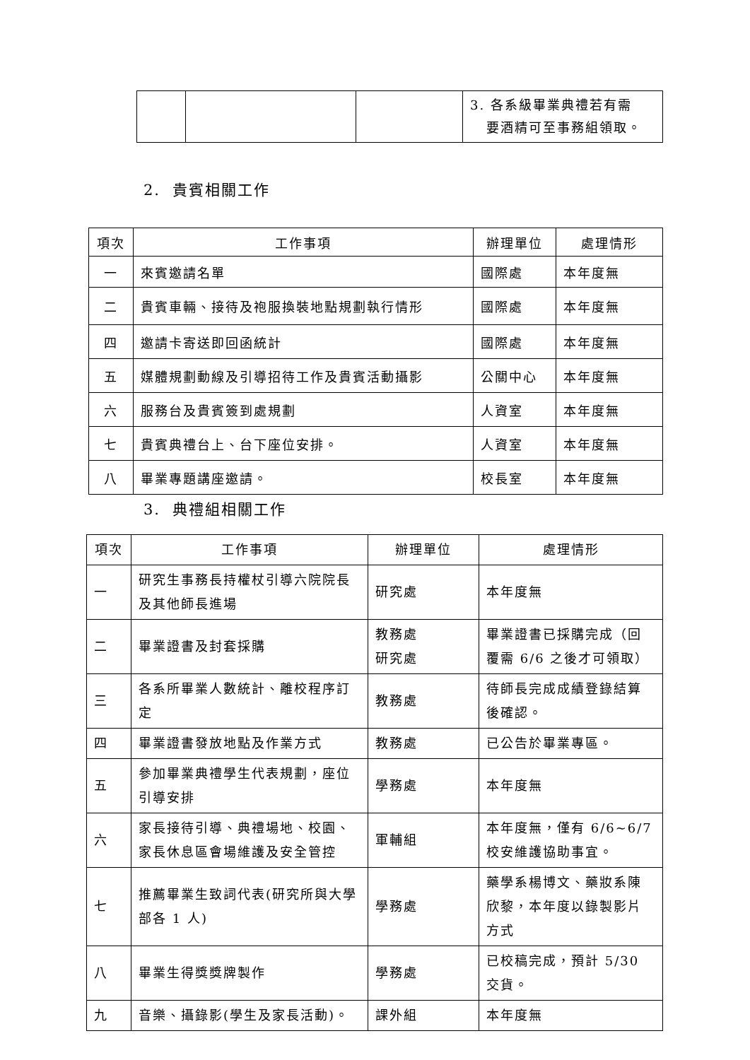| | | | 3. 各系級畢業典禮若有需 要酒精可至事務組領取。 |
2. 貴賓相關工作
| 項次 | 工作事項 | 辦理單位 | 處理情形 |
| --- | --- | --- | --- |
| 一 | 來賓邀請名單 | 國際處 | 本年度無 |
| 二 | 貴賓車輛、接待及袍服換裝地點規劃執行情形 | 國際處 | 本年度無 |
| 四 | 邀請卡寄送即回函統計 | 國際處 | 本年度無 |
| 五 | 媒體規劃動線及引導招待工作及貴賓活動攝影 | 公關中心 | 本年度無 |
| 六 | 服務台及貴賓簽到處規劃 | 人資室 | 本年度無 |
| 七 | 貴賓典禮台上、台下座位安排。 | 人資室 | 本年度無 |
| 八 | 畢業專題講座邀請。 | 校長室 | 本年度無 |
3. 典禮組相關工作
| 項次 | 工作事項 | 辦理單位 | 處理情形 |
| --- | --- | --- | --- |
| 一 | 研究生事務長持權杖引導六院院長及其他師長進場 | 研究處 | 本年度無 |
| 二 | 畢業證書及封套採購 | 教務處 研究處 | 畢業證書已採購完成（回覆需 6/6 之後才可領取） |
| 三 | 各系所畢業人數統計、離校程序訂定 | 教務處 | 待師長完成成績登錄結算後確認。 |
| 四 | 畢業證書發放地點及作業方式 | 教務處 | 已公告於畢業專區。 |
| 五 | 參加畢業典禮學生代表規劃，座位引導安排 | 學務處 | 本年度無 |
| 六 | 家長接待引導、典禮場地、校園、家長休息區會場維護及安全管控 | 軍輔組 | 本年度無，僅有 6/6~6/7 校安維護協助事宜。 |
| 七 | 推薦畢業生致詞代表(研究所與大學部各 1 人) | 學務處 | 藥學系楊博文、藥妝系陳欣黎，本年度以錄製影片方式 |
| 八 | 畢業生得獎獎牌製作 | 學務處 | 已校稿完成，預計 5/30 交貨。 |
| 九 | 音樂、攝錄影(學生及家長活動)。 | 課外組 | 本年度無 |